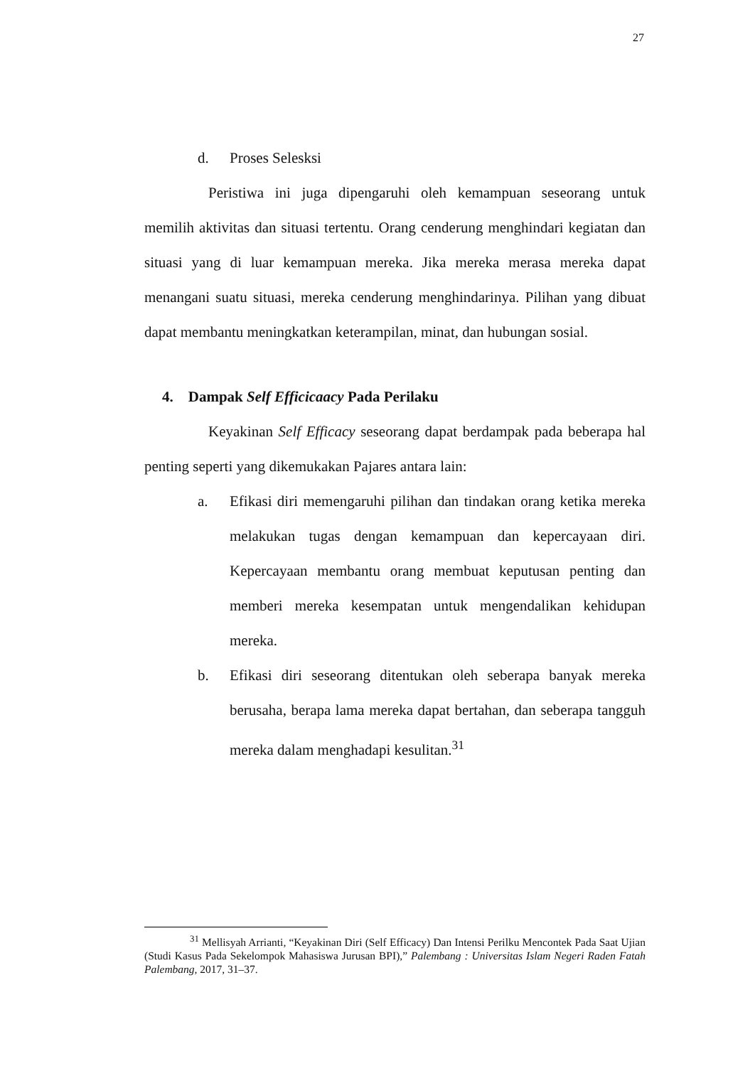27
d. Proses Selesksi
Peristiwa ini juga dipengaruhi oleh kemampuan seseorang untuk memilih aktivitas dan situasi tertentu. Orang cenderung menghindari kegiatan dan situasi yang di luar kemampuan mereka. Jika mereka merasa mereka dapat menangani suatu situasi, mereka cenderung menghindarinya. Pilihan yang dibuat dapat membantu meningkatkan keterampilan, minat, dan hubungan sosial.
4. Dampak Self Efficicaacy Pada Perilaku
Keyakinan Self Efficacy seseorang dapat berdampak pada beberapa hal penting seperti yang dikemukakan Pajares antara lain:
a.
Efikasi diri memengaruhi pilihan dan tindakan orang ketika mereka melakukan tugas dengan kemampuan dan kepercayaan diri. Kepercayaan membantu orang membuat keputusan penting dan memberi mereka kesempatan untuk mengendalikan kehidupan mereka.
b.
Efikasi diri seseorang ditentukan oleh seberapa banyak mereka berusaha, berapa lama mereka dapat bertahan, dan seberapa tangguh mereka dalam menghadapi kesulitan.<sup>31</sup>
<sup>31</sup> Mellisyah Arrianti, “Keyakinan Diri (Self Efficacy) Dan Intensi Perilku Mencontek Pada Saat Ujian (Studi Kasus Pada Sekelompok Mahasiswa Jurusan BPI),” Palembang : Universitas Islam Negeri Raden Fatah Palembang, 2017, 31–37.